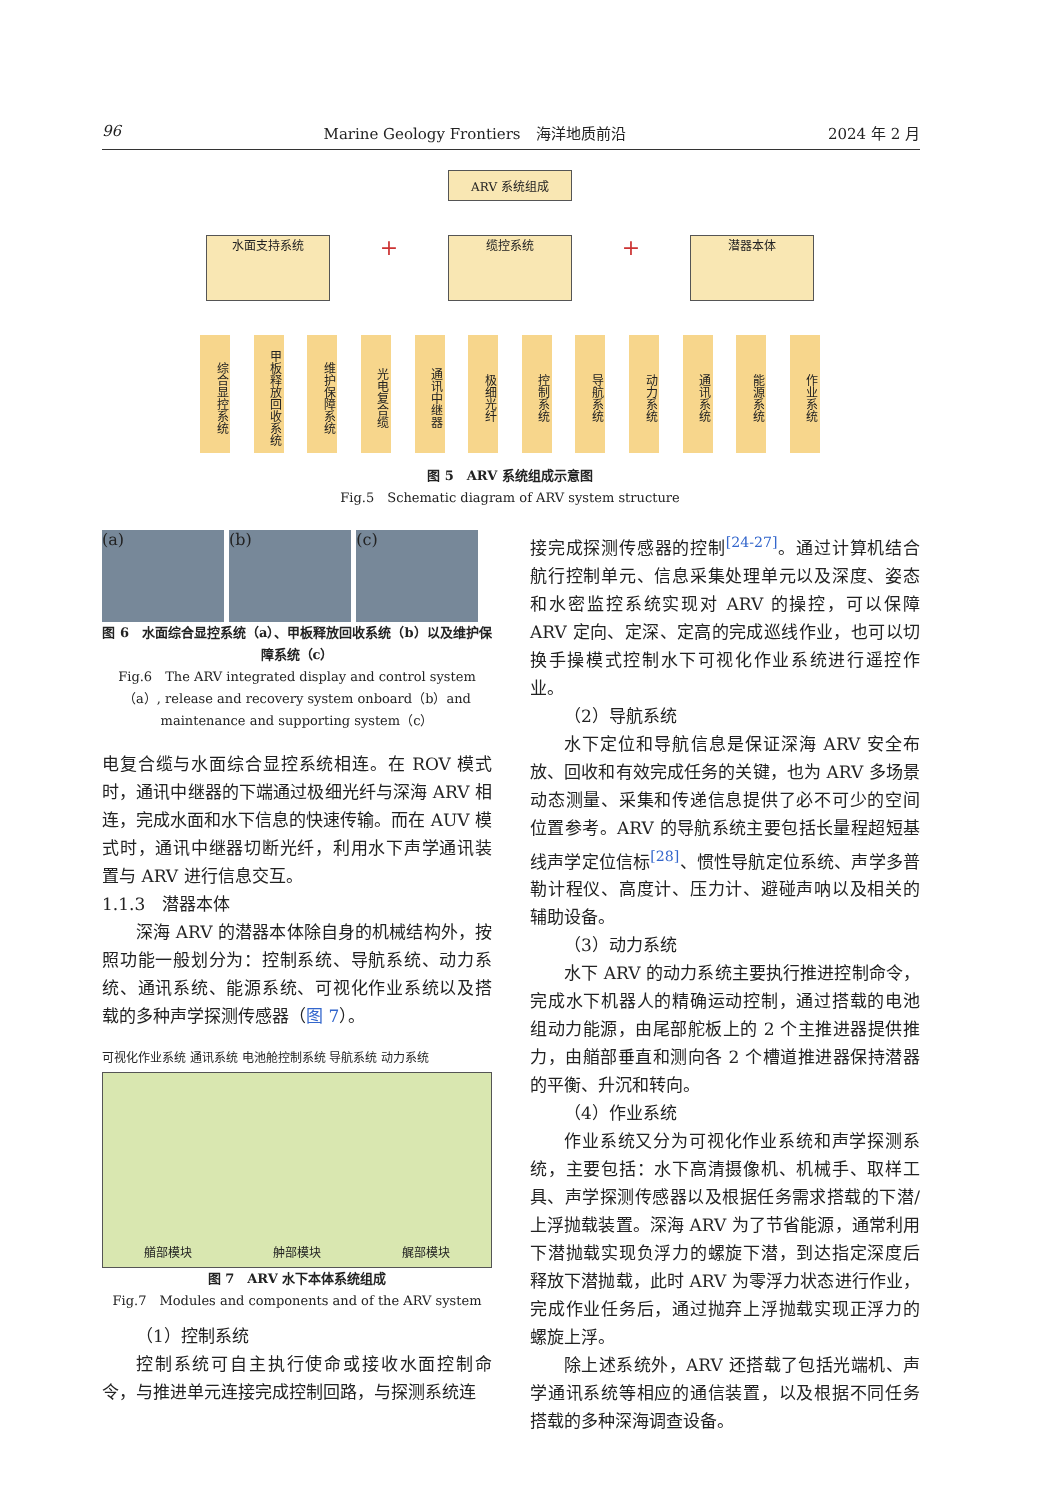96 Marine Geology Frontiers　海洋地质前沿 2024 年 2 月
ARV 系统组成
水面支持系统
+
缆控系统
+
潜器本体
综合显控系统
甲板释放回收系统
维护保障系统
光电复合缆
通讯中继器
极细光纤
控制系统
导航系统
动力系统
通讯系统
能源系统
作业系统
图 5　ARV 系统组成示意图
Fig.5　Schematic diagram of ARV system structure
(a) (b) (c)
图 6　水面综合显控系统（a）、甲板释放回收系统（b）以及维护保障系统（c）
Fig.6　The ARV integrated display and control system（a）, release and recovery system onboard（b）and maintenance and supporting system（c）
电复合缆与水面综合显控系统相连。在 ROV 模式时，通讯中继器的下端通过极细光纤与深海 ARV 相连，完成水面和水下信息的快速传输。而在 AUV 模式时，通讯中继器切断光纤，利用水下声学通讯装置与 ARV 进行信息交互。
1.1.3　潜器本体
深海 ARV 的潜器本体除自身的机械结构外，按照功能一般划分为：控制系统、导航系统、动力系统、通讯系统、能源系统、可视化作业系统以及搭载的多种声学探测传感器（图 7）。
可视化作业系统 通讯系统 电池舱控制系统 导航系统 动力系统
艏部模块 舯部模块 艉部模块
图 7　ARV 水下本体系统组成
Fig.7　Modules and components and of the ARV system
（1）控制系统
控制系统可自主执行使命或接收水面控制命令，与推进单元连接完成控制回路，与探测系统连
接完成探测传感器的控制<sup>[24-27]</sup>。通过计算机结合航行控制单元、信息采集处理单元以及深度、姿态和水密监控系统实现对 ARV 的操控，可以保障 ARV 定向、定深、定高的完成巡线作业，也可以切换手操模式控制水下可视化作业系统进行遥控作业。
（2）导航系统
水下定位和导航信息是保证深海 ARV 安全布放、回收和有效完成任务的关键，也为 ARV 多场景动态测量、采集和传递信息提供了必不可少的空间位置参考。ARV 的导航系统主要包括长量程超短基线声学定位信标<sup>[28]</sup>、惯性导航定位系统、声学多普勒计程仪、高度计、压力计、避碰声呐以及相关的辅助设备。
（3）动力系统
水下 ARV 的动力系统主要执行推进控制命令，完成水下机器人的精确运动控制，通过搭载的电池组动力能源，由尾部舵板上的 2 个主推进器提供推力，由艏部垂直和测向各 2 个槽道推进器保持潜器的平衡、升沉和转向。
（4）作业系统
作业系统又分为可视化作业系统和声学探测系统，主要包括：水下高清摄像机、机械手、取样工具、声学探测传感器以及根据任务需求搭载的下潜/上浮抛载装置。深海 ARV 为了节省能源，通常利用下潜抛载实现负浮力的螺旋下潜，到达指定深度后释放下潜抛载，此时 ARV 为零浮力状态进行作业，完成作业任务后，通过抛弃上浮抛载实现正浮力的螺旋上浮。
除上述系统外，ARV 还搭载了包括光端机、声学通讯系统等相应的通信装置，以及根据不同任务搭载的多种深海调查设备。